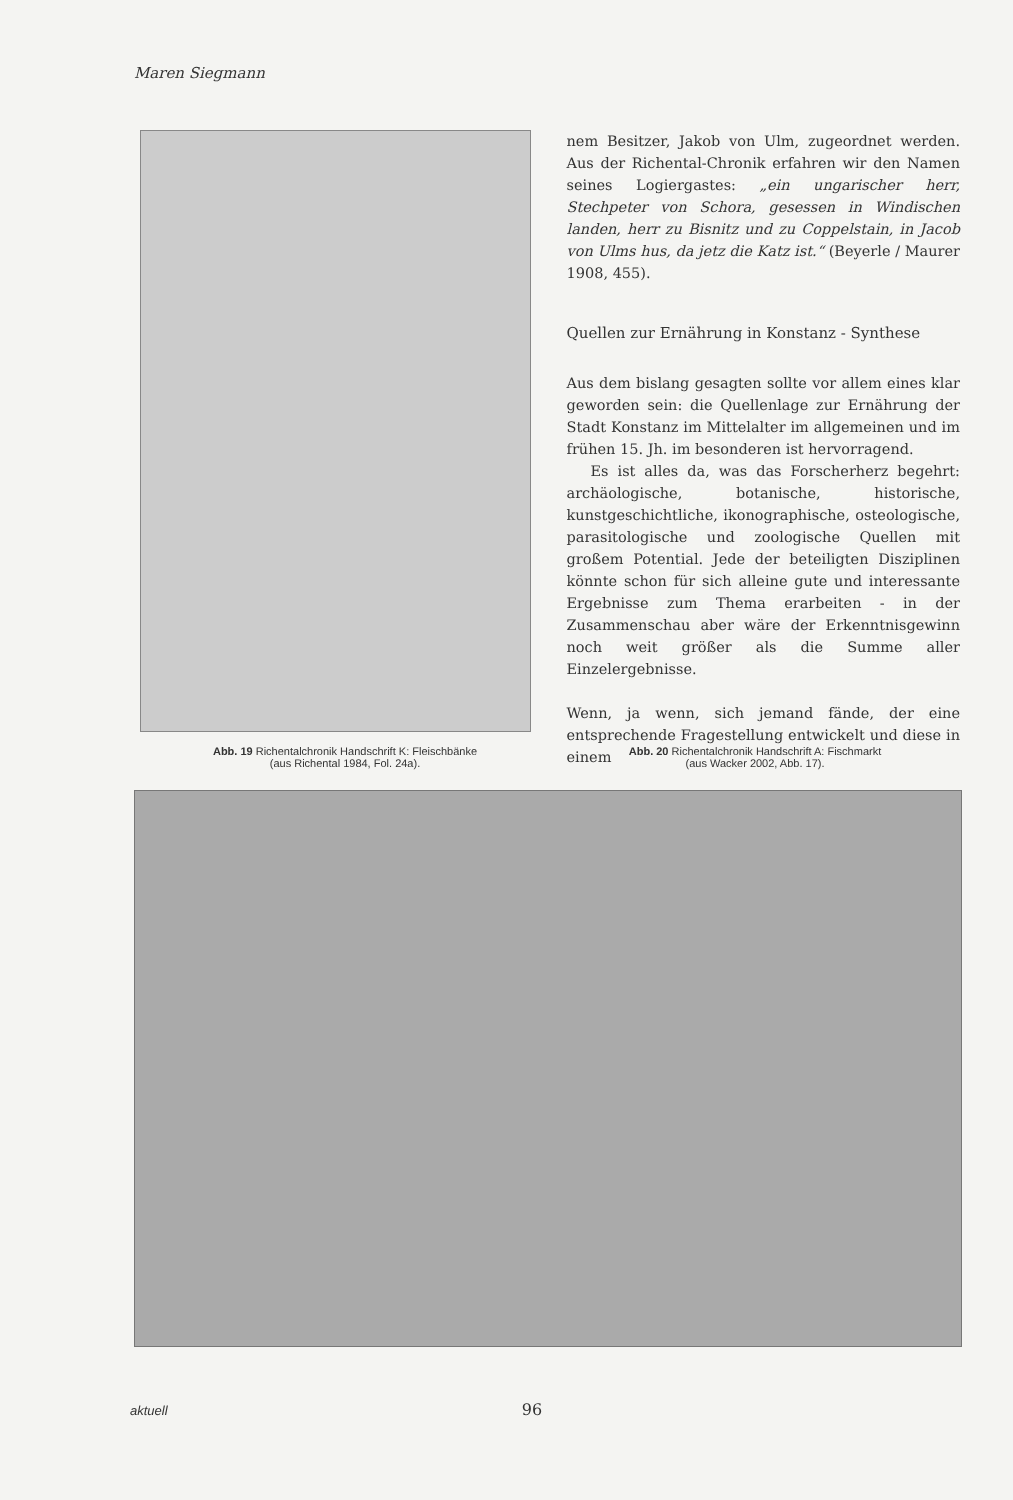Maren Siegmann
nem Besitzer, Jakob von Ulm, zugeordnet werden. Aus der Richental-Chronik erfahren wir den Namen seines Logiergastes: „ein ungarischer herr, Stechpeter von Schora, gesessen in Windischen landen, herr zu Bisnitz und zu Coppelstain, in Jacob von Ulms hus, da jetz die Katz ist.“ (Beyerle / Maurer 1908, 455).
Quellen zur Ernährung in Konstanz - Synthese
Aus dem bislang gesagten sollte vor allem eines klar geworden sein: die Quellenlage zur Ernährung der Stadt Konstanz im Mittelalter im allgemeinen und im frühen 15. Jh. im besonderen ist hervorragend.
Es ist alles da, was das Forscherherz begehrt: archäologische, botanische, historische, kunstgeschichtliche, ikonographische, osteologische, parasitologische und zoologische Quellen mit großem Potential. Jede der beteiligten Disziplinen könnte schon für sich alleine gute und interessante Ergebnisse zum Thema erarbeiten - in der Zusammenschau aber wäre der Erkenntnisgewinn noch weit größer als die Summe aller Einzelergebnisse.
Wenn, ja wenn, sich jemand fände, der eine entsprechende Fragestellung entwickelt und diese in einem
Abb. 19 Richentalchronik Handschrift K: Fleischbänke
(aus Richental 1984, Fol. 24a).
Abb. 20 Richentalchronik Handschrift A: Fischmarkt
(aus Wacker 2002, Abb. 17).
aktuell 96